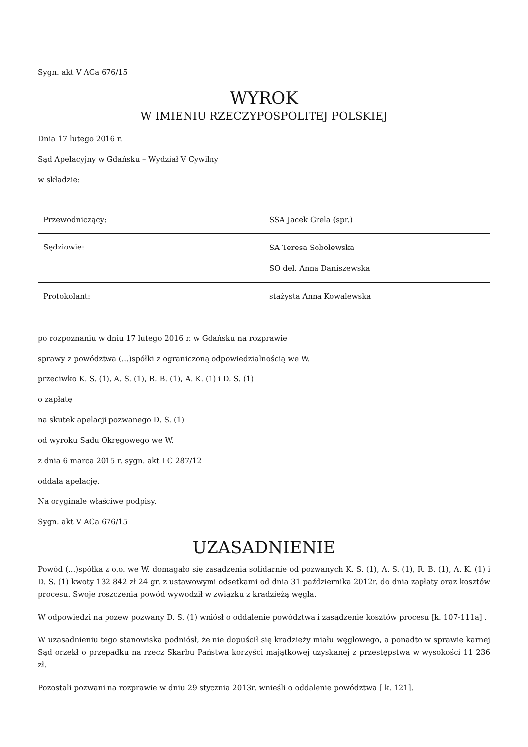Sygn. akt V ACa 676/15
WYROK
W IMIENIU RZECZYPOSPOLITEJ POLSKIEJ
Dnia 17 lutego 2016 r.
Sąd Apelacyjny w Gdańsku – Wydział V Cywilny
w składzie:
| Przewodniczący: | SSA Jacek Grela (spr.) |
| Sędziowie: | SA Teresa Sobolewska SO del. Anna Daniszewska |
| Protokolant: | stażysta Anna Kowalewska |
po rozpoznaniu w dniu 17 lutego 2016 r. w Gdańsku na rozprawie
sprawy z powództwa (...)spółki z ograniczoną odpowiedzialnością we W.
przeciwko K. S. (1), A. S. (1), R. B. (1), A. K. (1) i D. S. (1)
o zapłatę
na skutek apelacji pozwanego D. S. (1)
od wyroku Sądu Okręgowego we W.
z dnia 6 marca 2015 r. sygn. akt I C 287/12
oddala apelację.
Na oryginale właściwe podpisy.
Sygn. akt V ACa 676/15
UZASADNIENIE
Powód (...)spółka z o.o. we W. domagało się zasądzenia solidarnie od pozwanych K. S. (1), A. S. (1), R. B. (1), A. K. (1) i D. S. (1) kwoty 132 842 zł 24 gr. z ustawowymi odsetkami od dnia 31 października 2012r. do dnia zapłaty oraz kosztów procesu. Swoje roszczenia powód wywodził w związku z kradzieżą węgla.
W odpowiedzi na pozew pozwany D. S. (1) wniósł o oddalenie powództwa i zasądzenie kosztów procesu [k. 107-111a] .
W uzasadnieniu tego stanowiska podniósł, że nie dopuścił się kradzieży miału węglowego, a ponadto w sprawie karnej Sąd orzekł o przepadku na rzecz Skarbu Państwa korzyści majątkowej uzyskanej z przestępstwa w wysokości 11 236 zł.
Pozostali pozwani na rozprawie w dniu 29 stycznia 2013r. wnieśli o oddalenie powództwa [ k. 121].